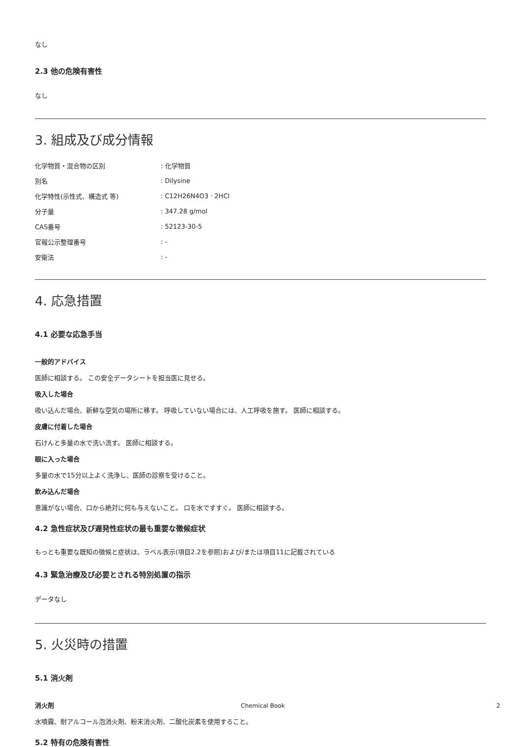なし
2.3 他の危険有害性
なし
3. 組成及び成分情報
| 化学物質・混合物の区別 | : 化学物質 |
| 別名 | : Dilysine |
| 化学特性(示性式、構造式 等) | : C12H26N4O3 · 2HCl |
| 分子量 | : 347.28 g/mol |
| CAS番号 | : 52123-30-5 |
| 官報公示整理番号 | : - |
| 安衛法 | : - |
4. 応急措置
4.1 必要な応急手当
一般的アドバイス
医師に相談する。 この安全データシートを担当医に見せる。
吸入した場合
吸い込んだ場合、新鮮な空気の場所に移す。 呼吸していない場合には、人工呼吸を施す。 医師に相談する。
皮膚に付着した場合
石けんと多量の水で洗い流す。 医師に相談する。
眼に入った場合
多量の水で15分以上よく洗浄し、医師の診察を受けること。
飲み込んだ場合
意識がない場合、口から絶対に何も与えないこと。 口を水ですすぐ。 医師に相談する。
4.2 急性症状及び遅発性症状の最も重要な徴候症状
もっとも重要な既知の徴候と症状は、ラベル表示(項目2.2を参照)および/または項目11に記載されている
4.3 緊急治療及び必要とされる特別処置の指示
データなし
5. 火災時の措置
5.1 消火剤
消火剤
水噴霧、耐アルコール泡消火剤、粉末消火剤、二酸化炭素を使用すること。
5.2 特有の危険有害性
Chemical Book 2